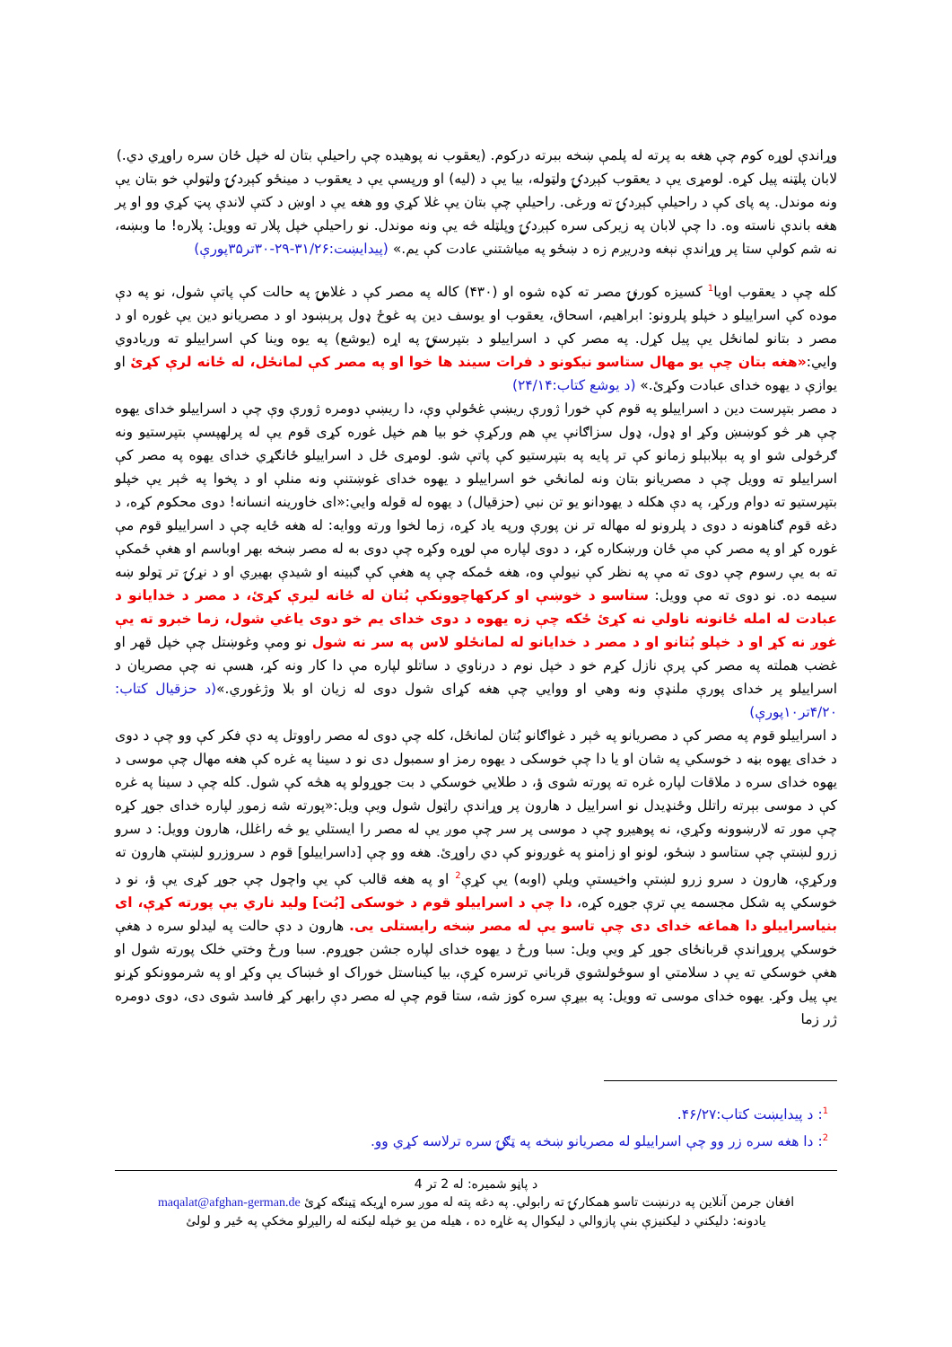وړاندې لوړه کوم چې هغه به پرته له پلمې ښخه ببرته درکوم. (یعقوب نه پوهیده چې راحیلې بتان له خپل ځان سره راوړي دي.)
لابان پلټنه پیل کړه. لومړی یې د یعقوب کېږدۍ ولټوله، بیا یې د (لیه) او ورپسې یې د یعقوب د مینځو کېږدۍ ولټولې خو بتان یې ونه موندل. په پای کې د راحیلې کېږدۍ ته ورغی. راحیلې چې بتان یې غلا کړي وو هغه یې د اوښ د کتې لاندې پټ کړي وو او پر هغه باندې ناسته وه. دا چې لابان په زیرکی سره کېږدۍ وپلټله څه یې ونه موندل. نو راحیلې خپل پلار ته وویل: پلاره! ما وبښه، نه شم کولې ستا پر وړاندې نېغه ودریږم زه د ښځو په میاشتني عادت کې یم.» (پیدایښت:۳۱/۲۶-۲۹-۳۰تر۳۵پورې)
کله چې د یعقوب اویا<sup>1</sup> کسیزه کورنۍ مصر ته کډه شوه او (۴۳۰) کاله په مصر کې د غلامۍ په حالت کې پاتې شول، نو په دې موده کې اسراییلو د خپلو پلرونو: ابراهیم، اسحاق، یعقوب او یوسف دین په غوځ ډول پرېښود او د مصریانو دین یې غوره او د مصر د بتانو لمانځل یې پیل کړل. په مصر کې د اسراییلو د بتپرستۍ په اړه (یوشع) په یوه وینا کې اسراییلو ته وریادوي وایي:«هغه بتان چې یو مهال ستاسو نیکونو د فرات سیند ها خوا او په مصر کې لمانځل، له ځانه لرې کړئ او یوازې د یهوه خدای عبادت وکړئ.» (د یوشع کتاب:۲۴/۱۴)
د مصر بتپرست دین د اسراییلو په قوم کې خورا ژورې ریښې غځولې وې، دا ریښې دومره ژورې وې چې د اسراییلو خدای یهوه چې هر څو کوښښ وکړ او ډول، ډول سزاګانې یې هم ورکړې خو بیا هم خپل غوره کړی قوم یې له پرلهپسې بتپرستیو ونه ګرځولی شو او په بېلابېلو زمانو کې تر پایه په بتپرستیو کې پاتې شو. لومړی ځل د اسراییلو ځانګړي خدای یهوه په مصر کې اسراییلو ته وویل چې د مصریانو بتان ونه لمانځي خو اسراییلو د یهوه خدای غوښتنې ونه منلې او د پخوا په څېر یې خپلو بتپرستیو ته دوام ورکړ، په دې هکله د یهودانو یو تن نبي (حزقیال) د یهوه له قوله وایي:«ای خاورینه انسانه! دوی محکوم کړه، د دغه قوم ګناهونه د دوی د پلرونو له مهاله تر نن پورې ورپه یاد کړه، زما لخوا ورته ووایه: له هغه ځایه چې د اسراییلو قوم مې غوره کړ او په مصر کې مې ځان ورښکاره کړ، د دوی لپاره مې لوړه وکړه چې دوی به له مصر ښخه بهر اوباسم او هغې ځمکې ته به یې رسوم چې دوی ته مې په نظر کې نیولې وه، هغه ځمکه چې په هغې کې ګبینه او شیدې بهیږي او د نړۍ تر ټولو ښه سیمه ده. نو دوی ته مې وویل: ستاسو د خوښې او کرکهاچوونکې بُتان له ځانه لیرې کړئ، د مصر د خدایانو د عبادت له امله ځانونه ناولي نه کړئ ځکه چې زه یهوه د دوی خدای یم خو دوی یاغي شول، زما خبرو ته یې غوږ نه کړ او د خپلو بُتانو او د مصر د خدایانو له لمانځلو لاس په سر نه شول نو ومې وغوښتل چې خپل قهر او غضب هملته په مصر کې پرې نازل کړم خو د خپل نوم د درناوي د ساتلو لپاره مې دا کار ونه کړ، هسې نه چې مصریان د اسراییلو پر خدای پورې ملنډې ونه وهي او ووایي چې هغه کړای شول دوی له زیان او بلا وژغوري.»(د حزقیال کتاب: ۴/۲۰تر۱۰پورې)
د اسراییلو قوم په مصر کې د مصریانو په څېر د غواګانو بُتان لمانځل، کله چې دوی له مصر راووتل په دې فکر کې وو چې د دوی د خدای یهوه بڼه د خوسکي په شان او یا دا چې خوسکی د یهوه رمز او سمبول دی نو د سینا په غره کې هغه مهال چې موسی د یهوه خدای سره د ملاقات لپاره غره ته پورته شوی ؤ، د طلایي خوسکي د بت جوړولو په هڅه کې شول. کله چې د سینا په غره کې د موسی بېرته راتلل وځنډیدل نو اسراییل د هارون پر وړاندې راټول شول ویې ویل:«پورته شه زموږ لپاره خدای جوړ کړه چې موږ ته لارښوونه وکړي، نه پوهیږو چې د موسی پر سر چې موږ یې له مصر را ایستلي یو څه راغلل، هارون وویل: د سرو زرو لښتې چې ستاسو د ښځو، لونو او زامنو په غوږونو کې دي راوړئ. هغه وو چې [داسراییلو] قوم د سروزرو لښتې هارون ته ورکړې، هارون د سرو زرو لښتې واخیستې ویلې (اوبه) یې کړې<sup>2</sup> او په هغه قالب کې یې واچول چې جوړ کړی یې ؤ، نو د خوسکي په شکل مجسمه یې ترې جوړه کړه، دا چې د اسراییلو قوم د خوسکی [بُت] ولید ناري یې پورته کړې، ای بنياسراییلو دا هماغه خدای دی چې تاسو یې له مصر ښخه رایستلی یی. هارون د دې حالت په لیدلو سره د هغې خوسکي پروړاندې قربانځای جوړ کړ ویې ویل: سبا ورځ د یهوه خدای لپاره جشن جوړوم. سبا ورځ وختي خلک پورته شول او هغې خوسکي ته یې د سلامتي او سوځولشوي قرباني ترسره کړې، بیا کیناستل خوراک او څښاک یې وکړ او په شرموونکو کړنو یې پیل وکړ. یهوه خدای موسی ته وویل: په بیړې سره کوز شه، ستا قوم چې له مصر دې رابهر کړ فاسد شوی دی، دوی دومره ژر زما
<sup>1</sup>: د پیدایښت کتاب:۴۶/۲۷.
<sup>2</sup>: دا هغه سره زر وو چې اسراییلو له مصریانو ښخه په ټګۍ سره ترلاسه کړي وو.
د پاڼو شمیره: له 2 تر 4
افغان جرمن آنلاین په درنښت تاسو همکارۍ ته رابولي. په دغه پته له موږ سره اړیکه ټینګه کړئ maqalat@afghan-german.de
یادونه: دلیکني د لیکنیزې بنې پازوالي د لیکوال په غاړه ده ، هیله من یو خپله لیکنه له راليږلو مخکې په ځير و لولئ